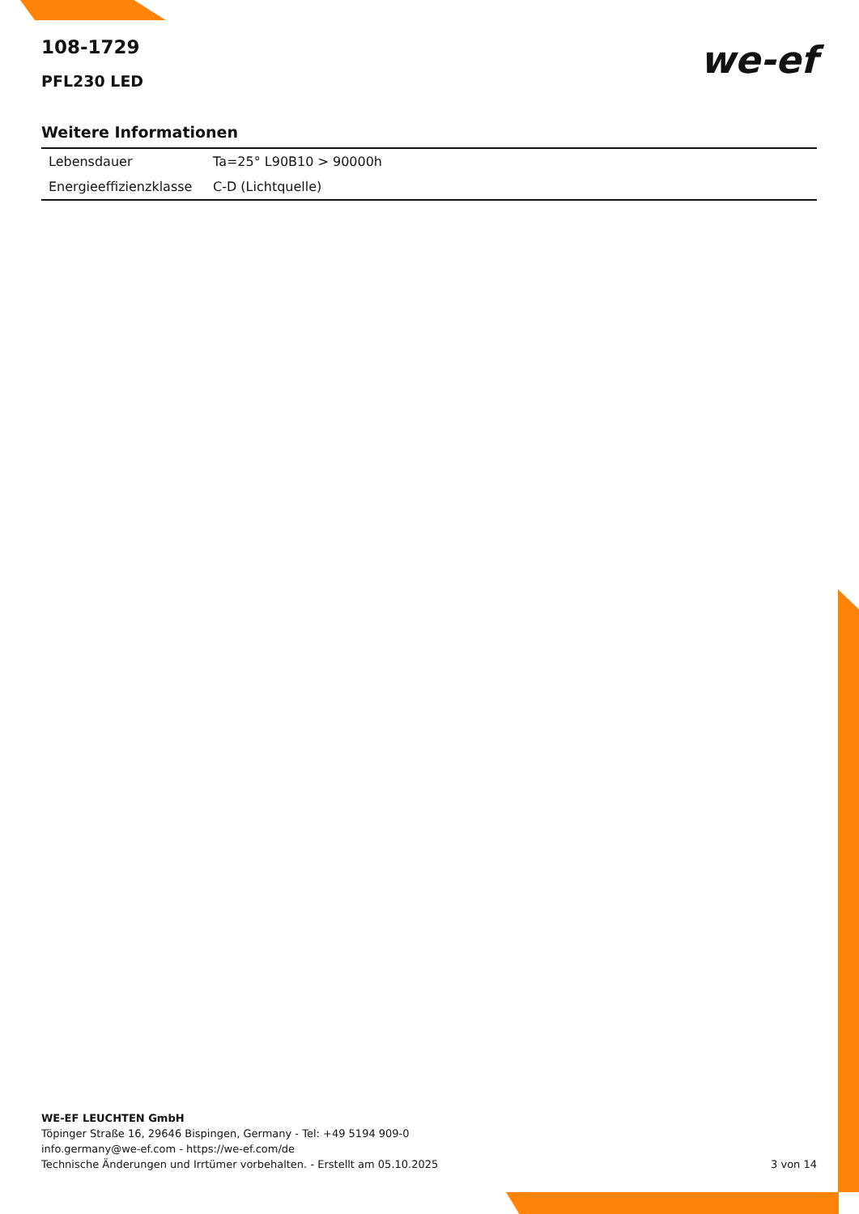108-1729
PFL230 LED
we-ef
Weitere Informationen
| Lebensdauer | Ta=25° L90B10 > 90000h |
| Energieeffizienzklasse | C-D (Lichtquelle) |
WE-EF LEUCHTEN GmbH
Töpinger Straße 16, 29646 Bispingen, Germany - Tel: +49 5194 909-0
info.germany@we-ef.com - https://we-ef.com/de
Technische Änderungen und Irrtümer vorbehalten. - Erstellt am 05.10.2025 3 von 14